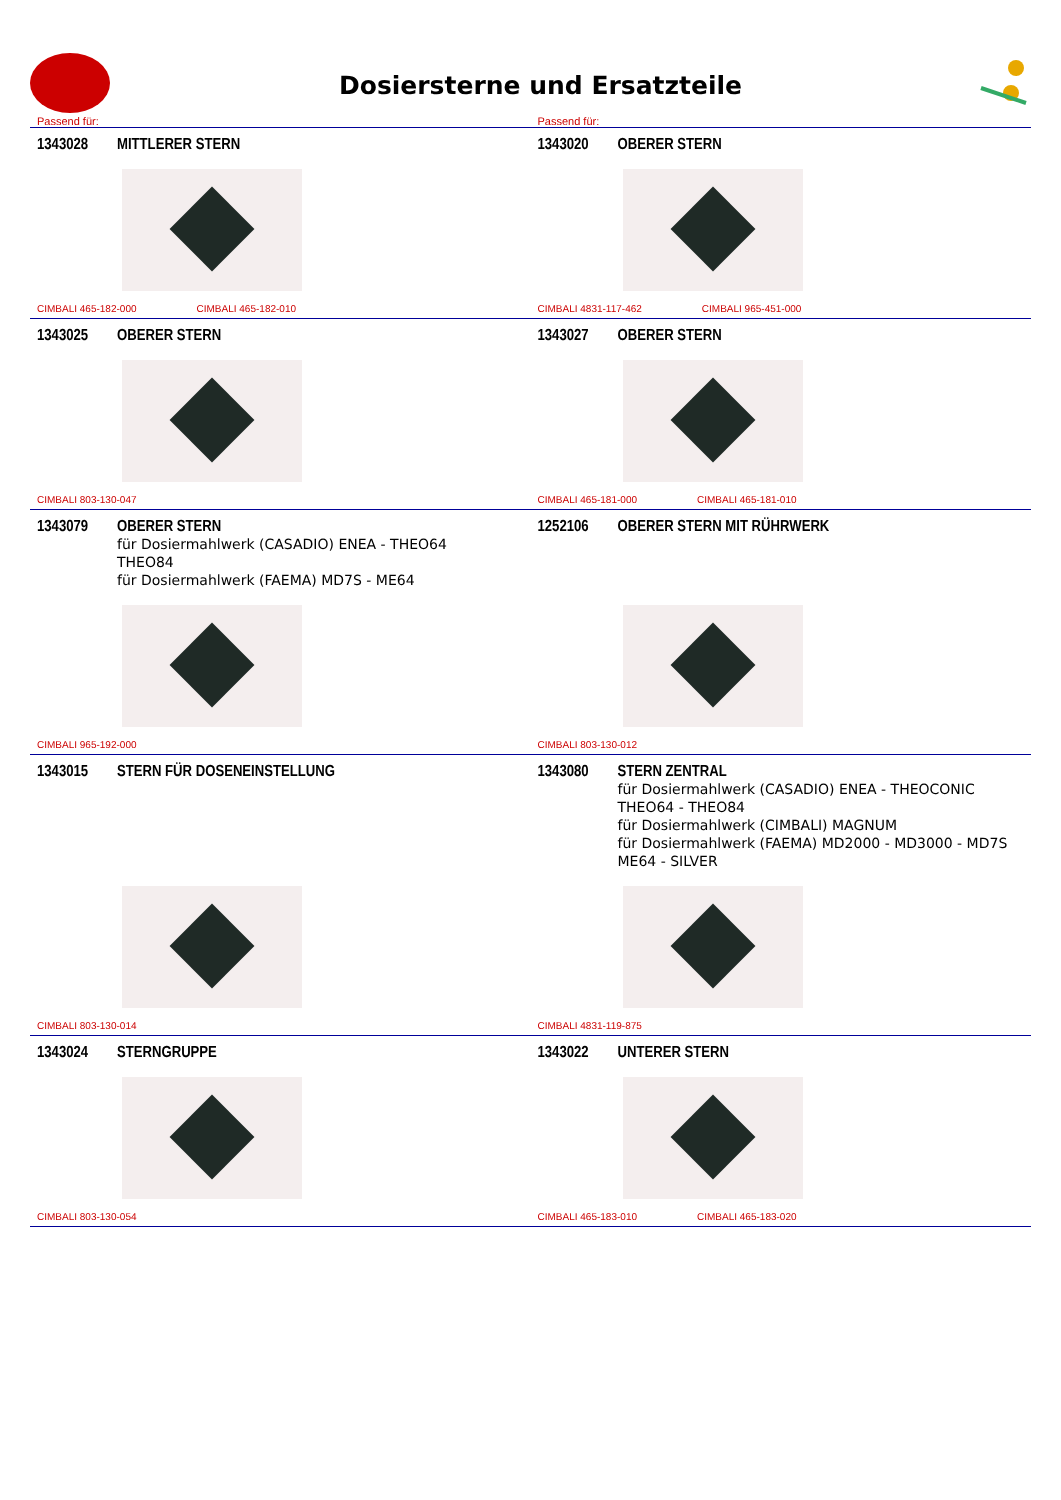Dosiersterne und Ersatzteile
Passend für: Passend für:
1343028 MITTLERER STERN
CIMBALI 465-182-000 CIMBALI 465-182-010
1343020 OBERER STERN
CIMBALI 4831-117-462 CIMBALI 965-451-000
1343025 OBERER STERN
CIMBALI 803-130-047
1343027 OBERER STERN
CIMBALI 465-181-000 CIMBALI 465-181-010
1343079 OBERER STERN
für Dosiermahlwerk (CASADIO) ENEA - THEO64
THEO84
für Dosiermahlwerk (FAEMA) MD7S - ME64
CIMBALI 965-192-000
1252106 OBERER STERN MIT RÜHRWERK
CIMBALI 803-130-012
1343015 STERN FÜR DOSENEINSTELLUNG
CIMBALI 803-130-014
1343080 STERN ZENTRAL
für Dosiermahlwerk (CASADIO) ENEA - THEOCONIC
THEO64 - THEO84
für Dosiermahlwerk (CIMBALI) MAGNUM
für Dosiermahlwerk (FAEMA) MD2000 - MD3000 - MD7S
ME64 - SILVER
CIMBALI 4831-119-875
1343024 STERNGRUPPE
CIMBALI 803-130-054
1343022 UNTERER STERN
CIMBALI 465-183-010 CIMBALI 465-183-020